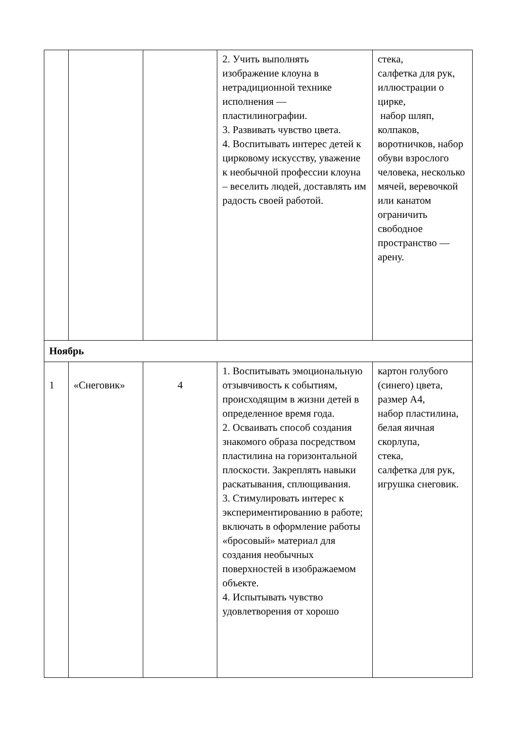| | | | 2. Учить выполнять изображение клоуна в нетрадиционной технике исполнения — пластилинографии. 3. Развивать чувство цвета. 4. Воспитывать интерес детей к цирковому искусству, уважение к необычной профессии клоуна – веселить людей, доставлять им радость своей работой. | стека, салфетка для рук, иллюстрации о цирке, набор шляп, колпаков, воротничков, набор обуви взрослого человека, несколько мячей, веревочкой или канатом ограничить свободное пространство — арену. |
| Ноябрь | | | | |
| 1 | «Снеговик» | 4 | 1. Воспитывать эмоциональную отзывчивость к событиям, происходящим в жизни детей в определенное время года. 2. Осваивать способ создания знакомого образа посредством пластилина на горизонтальной плоскости. Закреплять навыки раскатывания, сплющивания. 3. Стимулировать интерес к экспериментированию в работе; включать в оформление работы «бросовый» материал для создания необычных поверхностей в изображаемом объекте. 4. Испытывать чувство удовлетворения от хорошо | картон голубого (синего) цвета, размер А4, набор пластилина, белая яичная скорлупа, стека, салфетка для рук, игрушка снеговик. |